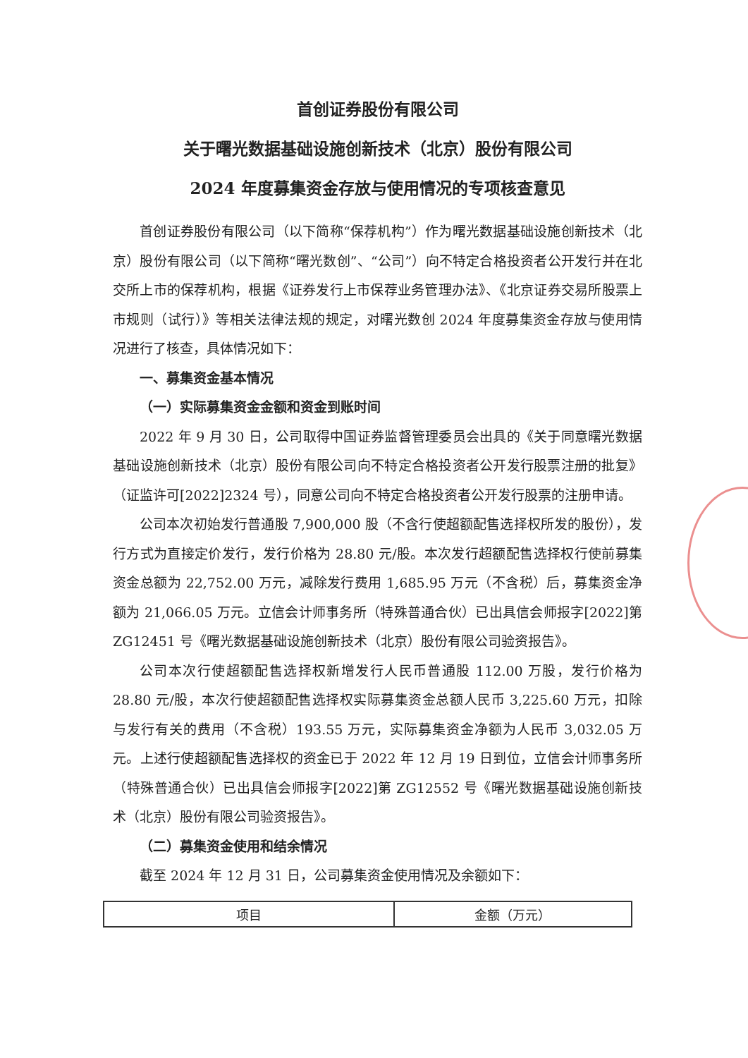首创证券股份有限公司
关于曙光数据基础设施创新技术（北京）股份有限公司
2024 年度募集资金存放与使用情况的专项核查意见
首创证券股份有限公司（以下简称“保荐机构”）作为曙光数据基础设施创新技术（北京）股份有限公司（以下简称“曙光数创”、“公司”）向不特定合格投资者公开发行并在北交所上市的保荐机构，根据《证券发行上市保荐业务管理办法》、《北京证券交易所股票上市规则（试行）》等相关法律法规的规定，对曙光数创 2024 年度募集资金存放与使用情况进行了核查，具体情况如下：
一、募集资金基本情况
（一）实际募集资金金额和资金到账时间
2022 年 9 月 30 日，公司取得中国证券监督管理委员会出具的《关于同意曙光数据基础设施创新技术（北京）股份有限公司向不特定合格投资者公开发行股票注册的批复》（证监许可[2022]2324 号），同意公司向不特定合格投资者公开发行股票的注册申请。
公司本次初始发行普通股 7,900,000 股（不含行使超额配售选择权所发的股份），发行方式为直接定价发行，发行价格为 28.80 元/股。本次发行超额配售选择权行使前募集资金总额为 22,752.00 万元，减除发行费用 1,685.95 万元（不含税）后，募集资金净额为 21,066.05 万元。立信会计师事务所（特殊普通合伙）已出具信会师报字[2022]第 ZG12451 号《曙光数据基础设施创新技术（北京）股份有限公司验资报告》。
公司本次行使超额配售选择权新增发行人民币普通股 112.00 万股，发行价格为 28.80 元/股，本次行使超额配售选择权实际募集资金总额人民币 3,225.60 万元，扣除与发行有关的费用（不含税）193.55 万元，实际募集资金净额为人民币 3,032.05 万元。上述行使超额配售选择权的资金已于 2022 年 12 月 19 日到位，立信会计师事务所（特殊普通合伙）已出具信会师报字[2022]第 ZG12552 号《曙光数据基础设施创新技术（北京）股份有限公司验资报告》。
（二）募集资金使用和结余情况
截至 2024 年 12 月 31 日，公司募集资金使用情况及余额如下：
| 项目 | 金额（万元） |
| --- | --- |